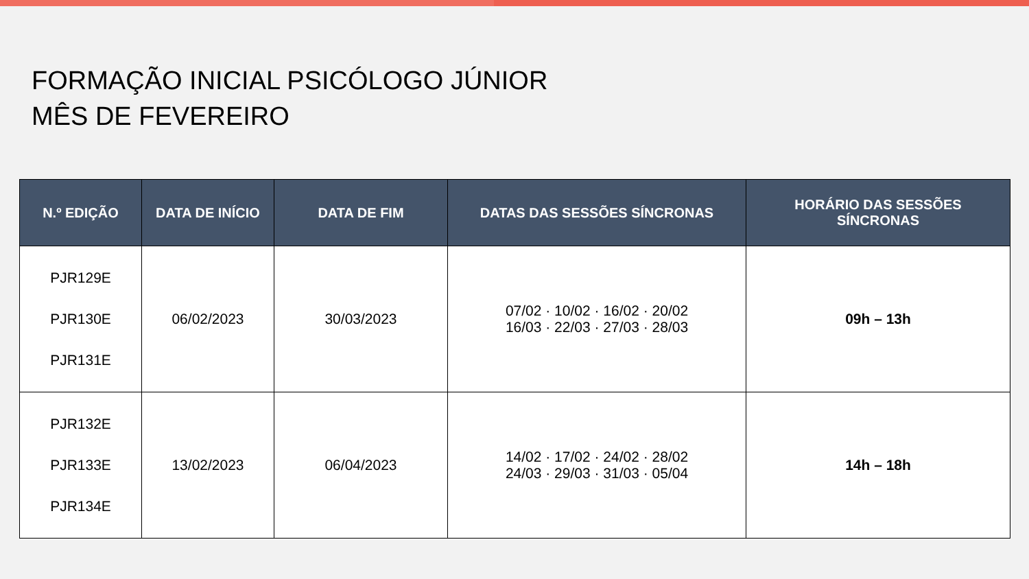FORMAÇÃO INICIAL PSICÓLOGO JÚNIOR
MÊS DE FEVEREIRO
| N.º EDIÇÃO | DATA DE INÍCIO | DATA DE FIM | DATAS DAS SESSÕES SÍNCRONAS | HORÁRIO DAS SESSÕES SÍNCRONAS |
| --- | --- | --- | --- | --- |
| PJR129E PJR130E PJR131E | 06/02/2023 | 30/03/2023 | 07/02 · 10/02 · 16/02 · 20/02 16/03 · 22/03 · 27/03 · 28/03 | 09h – 13h |
| PJR132E PJR133E PJR134E | 13/02/2023 | 06/04/2023 | 14/02 · 17/02 · 24/02 · 28/02 24/03 · 29/03 · 31/03 · 05/04 | 14h – 18h |